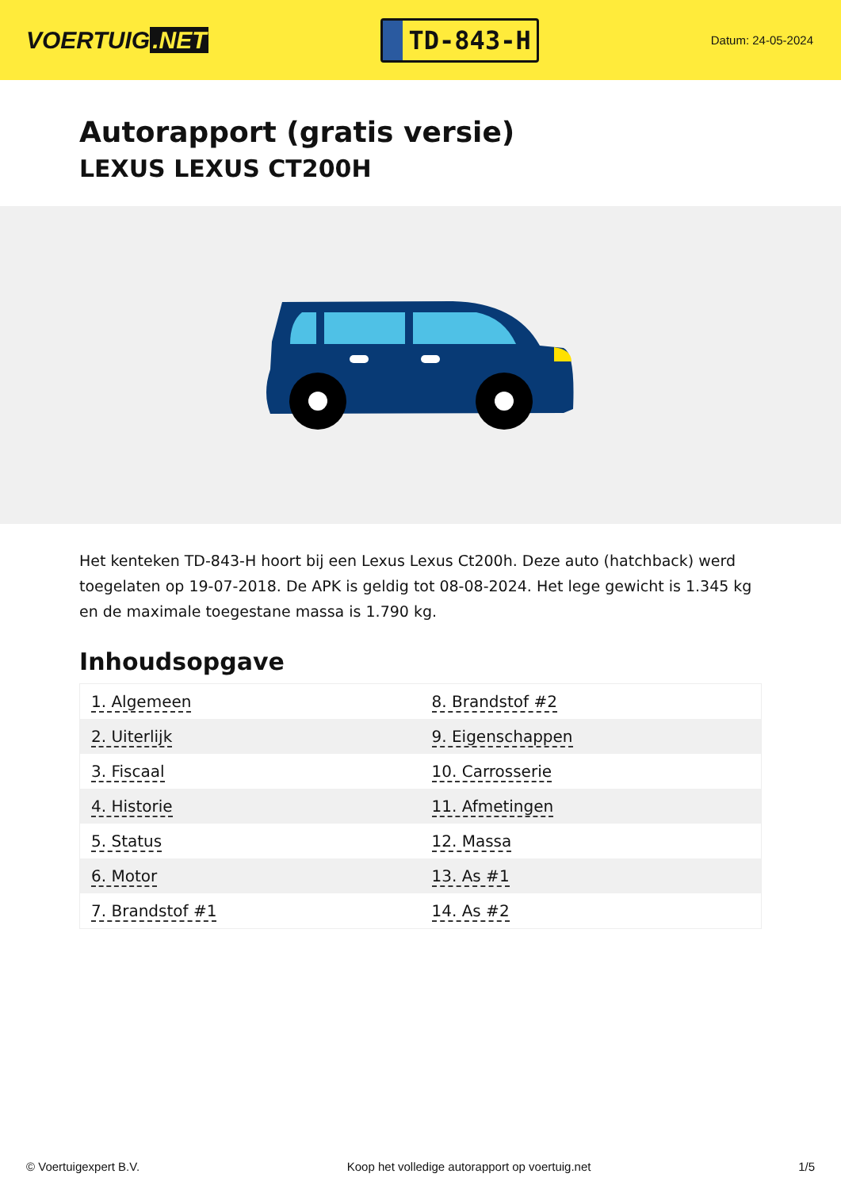VOERTUIG.NET
TD-843-H
Datum: 24-05-2024
Autorapport (gratis versie)
LEXUS LEXUS CT200H
Het kenteken TD-843-H hoort bij een Lexus Lexus Ct200h. Deze auto (hatchback) werd toegelaten op 19-07-2018. De APK is geldig tot 08-08-2024. Het lege gewicht is 1.345 kg en de maximale toegestane massa is 1.790 kg.
Inhoudsopgave
| 1. Algemeen | 8. Brandstof #2 |
| 2. Uiterlijk | 9. Eigenschappen |
| 3. Fiscaal | 10. Carrosserie |
| 4. Historie | 11. Afmetingen |
| 5. Status | 12. Massa |
| 6. Motor | 13. As #1 |
| 7. Brandstof #1 | 14. As #2 |
© Voertuigexpert B.V. Koop het volledige autorapport op voertuig.net
1/5